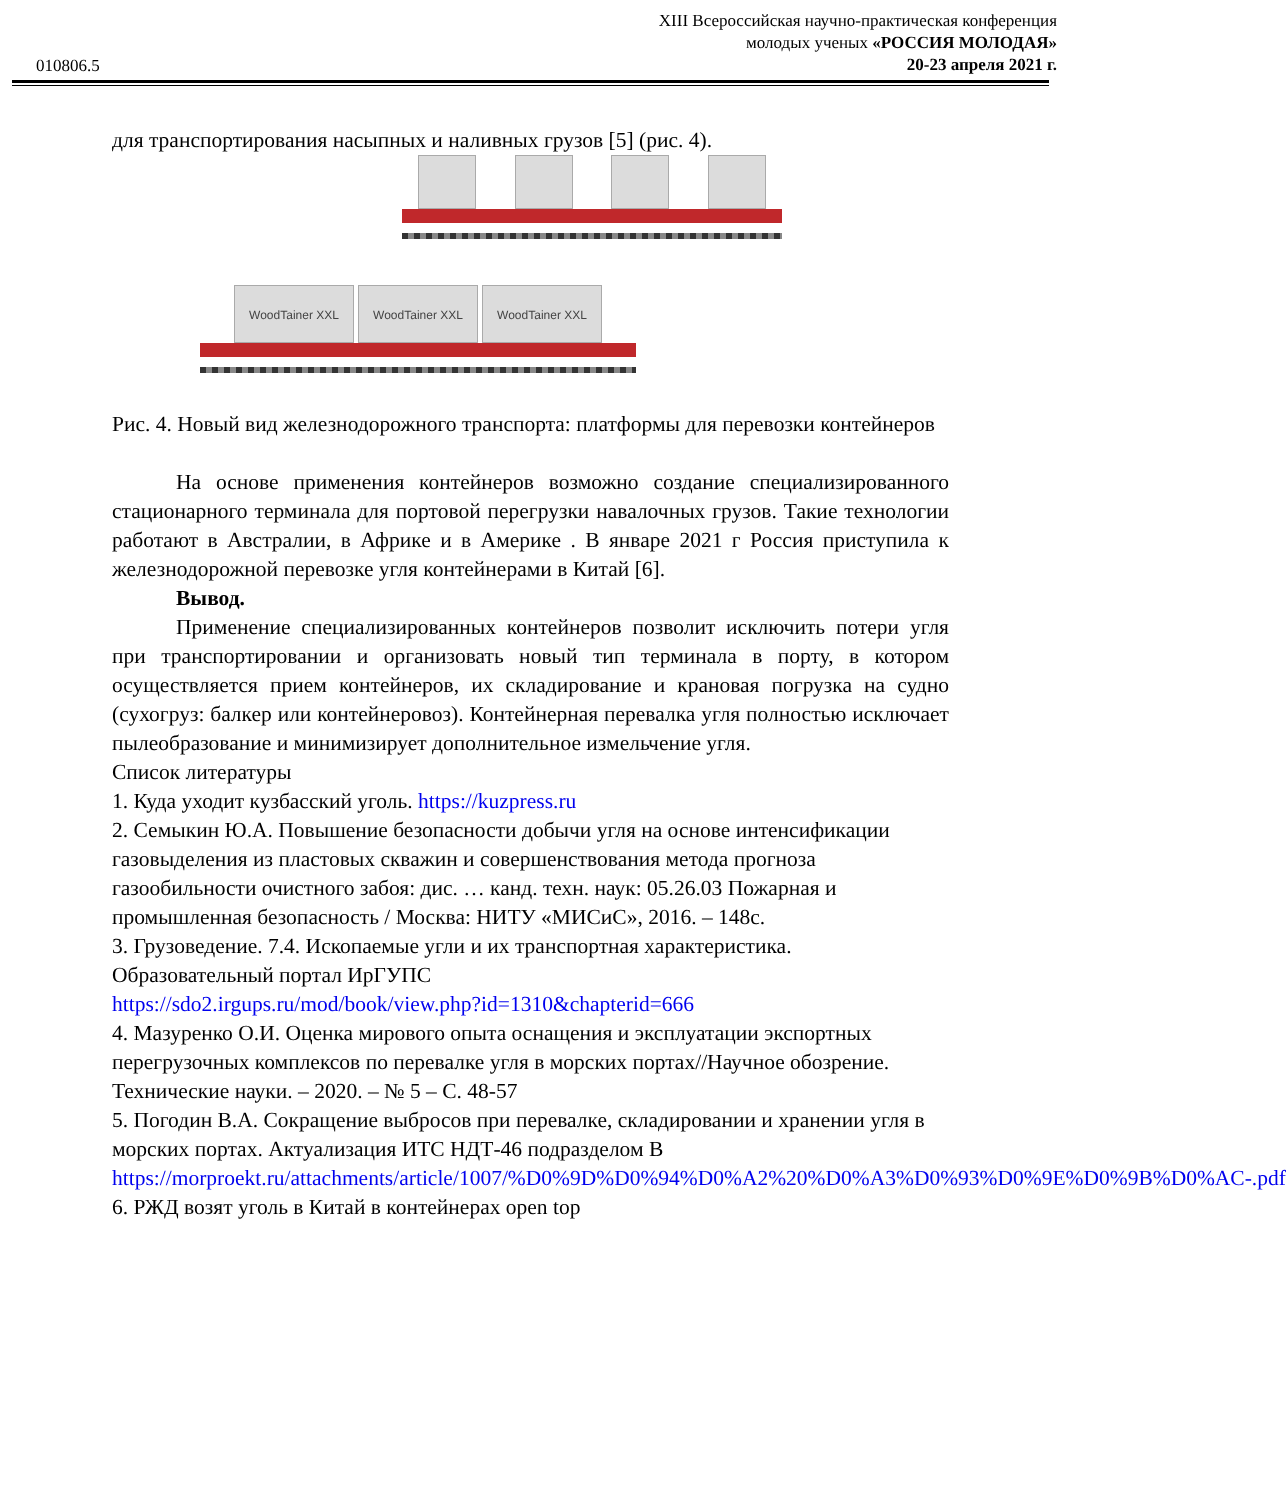010806.5
XIII Всероссийская научно-практическая конференция
молодых ученых «РОССИЯ МОЛОДАЯ»
20-23 апреля 2021 г.
для транспортирования насыпных и наливных грузов [5] (рис. 4).
WoodTainer XXL WoodTainer XXL WoodTainer XXL
Рис. 4. Новый вид железнодорожного транспорта: платформы для перевозки контейнеров
На основе применения контейнеров возможно создание специализированного стационарного терминала для портовой перегрузки навалочных грузов. Такие технологии работают в Австралии, в Африке и в Америке . В январе 2021 г Россия приступила к железнодорожной перевозке угля контейнерами в Китай [6].
Вывод.
Применение специализированных контейнеров позволит исключить потери угля при транспортировании и организовать новый тип терминала в порту, в котором осуществляется прием контейнеров, их складирование и крановая погрузка на судно (сухогруз: балкер или контейнеровоз). Контейнерная перевалка угля полностью исключает пылеобразование и минимизирует дополнительное измельчение угля.
Список литературы
1. Куда уходит кузбасский уголь. https://kuzpress.ru
2. Семыкин Ю.А. Повышение безопасности добычи угля на основе интенсификации газовыделения из пластовых скважин и совершенствования метода прогноза газообильности очистного забоя: дис. … канд. техн. наук: 05.26.03 Пожарная и промышленная безопасность / Москва: НИТУ «МИСиС», 2016. – 148с.
3. Грузоведение. 7.4. Ископаемые угли и их транспортная характеристика. Образовательный портал ИрГУПС
https://sdo2.irgups.ru/mod/book/view.php?id=1310&chapterid=666
4. Мазуренко О.И. Оценка мирового опыта оснащения и эксплуатации экспортных перегрузочных комплексов по перевалке угля в морских портах//Научное обозрение. Технические науки. – 2020. – № 5 – С. 48-57
5. Погодин В.А. Сокращение выбросов при перевалке, складировании и хранении угля в морских портах. Актуализация ИТС НДТ-46 подразделом В https://morproekt.ru/attachments/article/1007/%D0%9D%D0%94%D0%A2%20%D0%A3%D0%93%D0%9E%D0%9B%D0%AC-.pdf
6. РЖД возят уголь в Китай в контейнерах open top